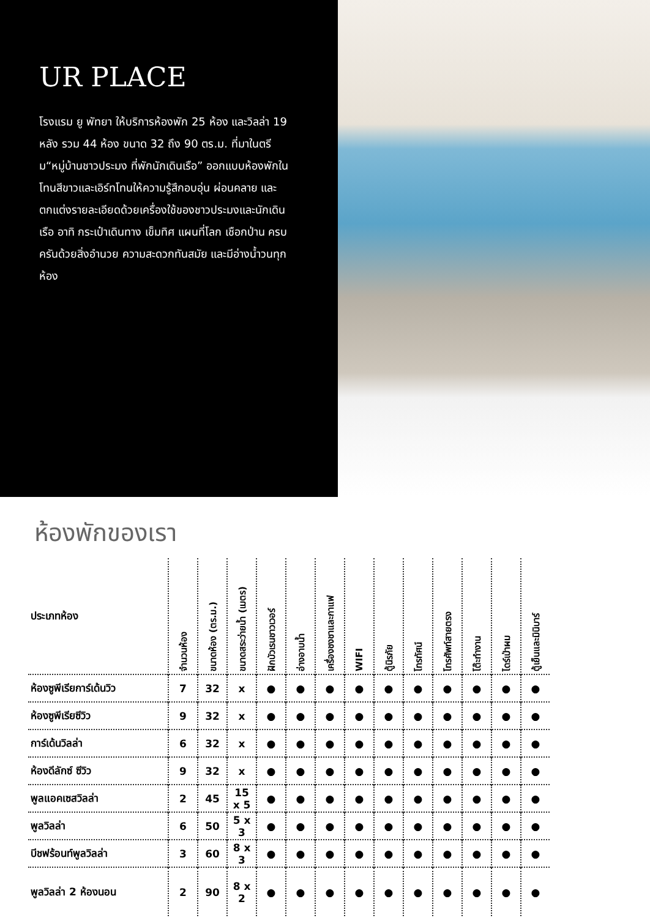UR PLACE
โรงแรม ยู พัทยา ให้บริการห้องพัก 25 ห้อง และวิลล่า 19 หลัง รวม 44 ห้อง ขนาด 32 ถึง 90 ตร.ม. ที่มาในตรีม“หมู่บ้านชาวประมง ที่พักนักเดินเรือ” ออกแบบห้องพักในโทนสีขาวและเอิร์ทโทนให้ความรู้สึกอบอุ่น ผ่อนคลาย และตกแต่งรายละเอียดด้วยเครื่องใช้ของชาวประมงและนักเดินเรือ อาทิ กระเป๋าเดินทาง เข็มทิศ แผนที่โลก เชือกป่าน ครบครันด้วยสิ่งอำนวย ความสะดวกทันสมัย และมีอ่างน้ำวนทุกห้อง
ห้องพักของเรา
| ประเภทห้อง | จำนวนห้อง | ขนาดห้อง (ตร.ม.) | ขนาดสระว่ายน้ำ (เมตร) | ฝักบัวเรนชาวเวอร์ | อ่างอาบน้ำ | เครื่องชงชาและกาแฟ | WIFI | ตู้นิรภัย | โทรทัศน์ | โทรศัพท์สายตรง | โต๊ะทำงาน | ไดร์เป่าผม | ตู้เย็นและมินิบาร์ |
| --- | --- | --- | --- | --- | --- | --- | --- | --- | --- | --- | --- | --- | --- |
| ห้องซูพีเรียการ์เด้นวิว | 7 | 32 | x | ● | ● | ● | ● | ● | ● | ● | ● | ● | ● |
| ห้องซูพีเรียซีวิว | 9 | 32 | x | ● | ● | ● | ● | ● | ● | ● | ● | ● | ● |
| การ์เด้นวิลล่า | 6 | 32 | x | ● | ● | ● | ● | ● | ● | ● | ● | ● | ● |
| ห้องดีลักซ์ ซีวิว | 9 | 32 | x | ● | ● | ● | ● | ● | ● | ● | ● | ● | ● |
| พูลแอคเซสวิลล่า | 2 | 45 | 15 x 5 | ● | ● | ● | ● | ● | ● | ● | ● | ● | ● |
| พูลวิลล่า | 6 | 50 | 5 x 3 | ● | ● | ● | ● | ● | ● | ● | ● | ● | ● |
| บีชฟร้อนท์พูลวิลล่า | 3 | 60 | 8 x 3 | ● | ● | ● | ● | ● | ● | ● | ● | ● | ● |
| พูลวิลล่า 2 ห้องนอน | 2 | 90 | 8 x 2 | ● | ● | ● | ● | ● | ● | ● | ● | ● | ● |